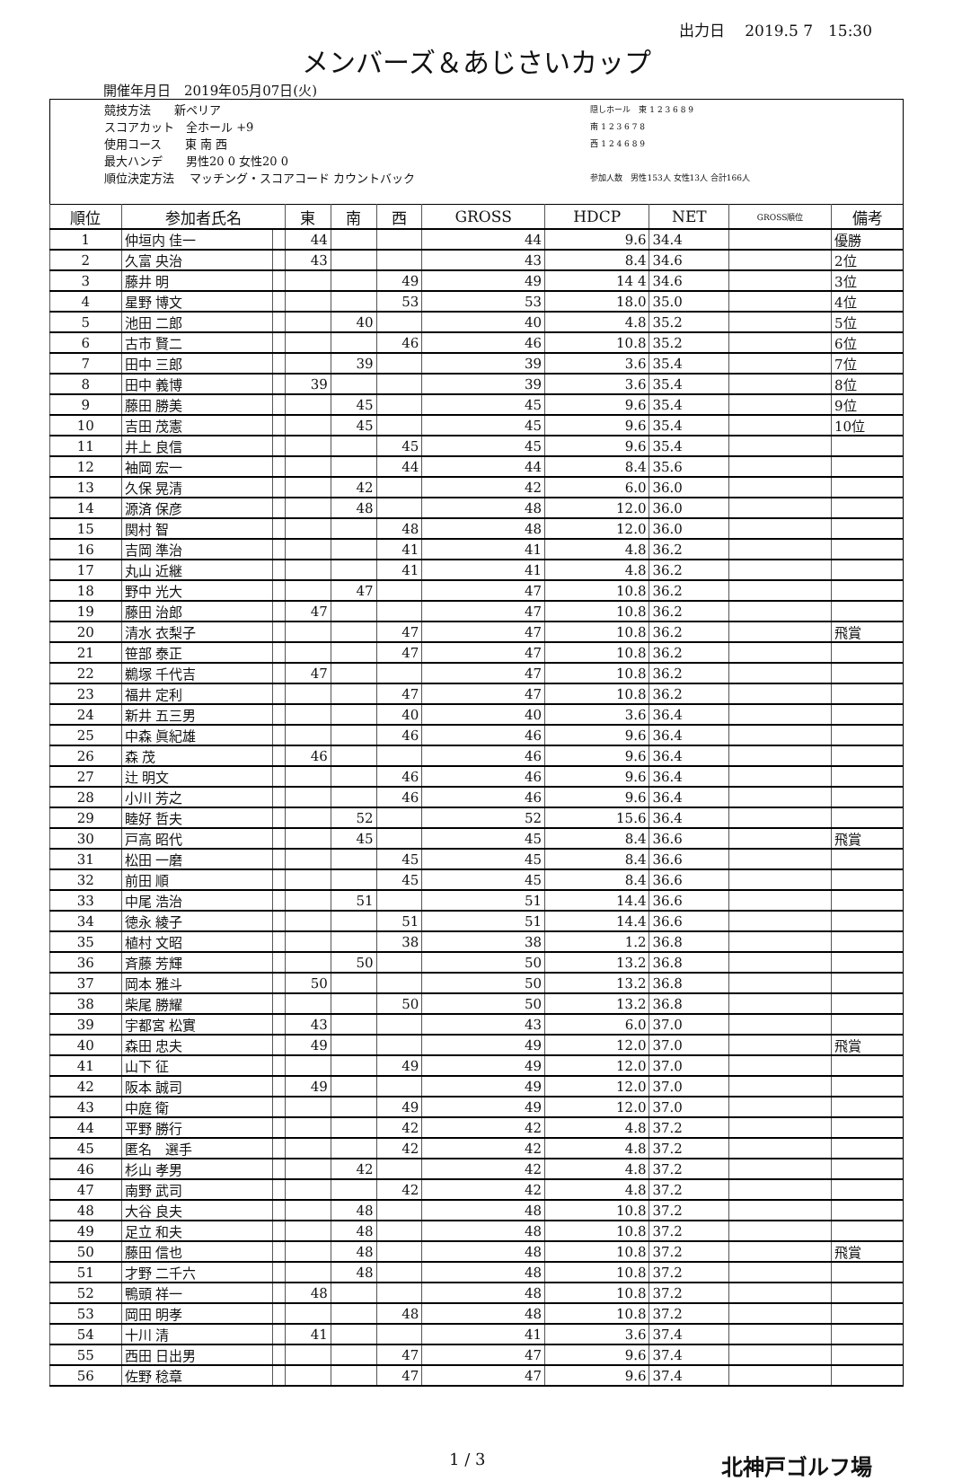出力日　 2019.5 7　15:30
メンバーズ＆あじさいカップ
開催年月日　2019年05月07日(火)
競技方法　　新ペリア
スコアカット　全ホール +9
使用コース　　東 南 西
最大ハンデ　　男性20 0 女性20 0
順位決定方法　 マッチング・スコアコード カウントバック
隠しホール　東 1 2 3 6 8 9
南 1 2 3 6 7 8
西 1 2 4 6 8 9
参加人数　男性153人 女性13人 合計166人
| 順位 | 参加者氏名 | | 東 | 南 | 西 | GROSS | HDCP | NET | GROSS順位 | 備考 |
| --- | --- | --- | --- | --- | --- | --- | --- | --- | --- | --- |
| 1 | 仲垣内 佳一 | | 44 | | | 44 | 9.6 | 34.4 | | 優勝 |
| 2 | 久富 央治 | | 43 | | | 43 | 8.4 | 34.6 | | 2位 |
| 3 | 藤井 明 | | | | 49 | 49 | 14 4 | 34.6 | | 3位 |
| 4 | 星野 博文 | | | | 53 | 53 | 18.0 | 35.0 | | 4位 |
| 5 | 池田 二郎 | | | 40 | | 40 | 4.8 | 35.2 | | 5位 |
| 6 | 古市 賢二 | | | | 46 | 46 | 10.8 | 35.2 | | 6位 |
| 7 | 田中 三郎 | | | 39 | | 39 | 3.6 | 35.4 | | 7位 |
| 8 | 田中 義博 | | 39 | | | 39 | 3.6 | 35.4 | | 8位 |
| 9 | 藤田 勝美 | | | 45 | | 45 | 9.6 | 35.4 | | 9位 |
| 10 | 吉田 茂憲 | | | 45 | | 45 | 9.6 | 35.4 | | 10位 |
| 11 | 井上 良信 | | | | 45 | 45 | 9.6 | 35.4 | | |
| 12 | 袖岡 宏一 | | | | 44 | 44 | 8.4 | 35.6 | | |
| 13 | 久保 晃清 | | | 42 | | 42 | 6.0 | 36.0 | | |
| 14 | 源済 保彦 | | | 48 | | 48 | 12.0 | 36.0 | | |
| 15 | 関村 智 | | | | 48 | 48 | 12.0 | 36.0 | | |
| 16 | 吉岡 準治 | | | | 41 | 41 | 4.8 | 36.2 | | |
| 17 | 丸山 近継 | | | | 41 | 41 | 4.8 | 36.2 | | |
| 18 | 野中 光大 | | | 47 | | 47 | 10.8 | 36.2 | | |
| 19 | 藤田 治郎 | | 47 | | | 47 | 10.8 | 36.2 | | |
| 20 | 清水 衣梨子 | | | | 47 | 47 | 10.8 | 36.2 | | 飛賞 |
| 21 | 笹部 泰正 | | | | 47 | 47 | 10.8 | 36.2 | | |
| 22 | 鵜塚 千代吉 | | 47 | | | 47 | 10.8 | 36.2 | | |
| 23 | 福井 定利 | | | | 47 | 47 | 10.8 | 36.2 | | |
| 24 | 新井 五三男 | | | | 40 | 40 | 3.6 | 36.4 | | |
| 25 | 中森 眞紀雄 | | | | 46 | 46 | 9.6 | 36.4 | | |
| 26 | 森 茂 | | 46 | | | 46 | 9.6 | 36.4 | | |
| 27 | 辻 明文 | | | | 46 | 46 | 9.6 | 36.4 | | |
| 28 | 小川 芳之 | | | | 46 | 46 | 9.6 | 36.4 | | |
| 29 | 睦好 哲夫 | | | 52 | | 52 | 15.6 | 36.4 | | |
| 30 | 戸高 昭代 | | | 45 | | 45 | 8.4 | 36.6 | | 飛賞 |
| 31 | 松田 一磨 | | | | 45 | 45 | 8.4 | 36.6 | | |
| 32 | 前田 順 | | | | 45 | 45 | 8.4 | 36.6 | | |
| 33 | 中尾 浩治 | | | 51 | | 51 | 14.4 | 36.6 | | |
| 34 | 徳永 綾子 | | | | 51 | 51 | 14.4 | 36.6 | | |
| 35 | 植村 文昭 | | | | 38 | 38 | 1.2 | 36.8 | | |
| 36 | 斉藤 芳輝 | | | 50 | | 50 | 13.2 | 36.8 | | |
| 37 | 岡本 雅斗 | | 50 | | | 50 | 13.2 | 36.8 | | |
| 38 | 柴尾 勝耀 | | | | 50 | 50 | 13.2 | 36.8 | | |
| 39 | 宇都宮 松實 | | 43 | | | 43 | 6.0 | 37.0 | | |
| 40 | 森田 忠夫 | | 49 | | | 49 | 12.0 | 37.0 | | 飛賞 |
| 41 | 山下 征 | | | | 49 | 49 | 12.0 | 37.0 | | |
| 42 | 阪本 誠司 | | 49 | | | 49 | 12.0 | 37.0 | | |
| 43 | 中庭 衛 | | | | 49 | 49 | 12.0 | 37.0 | | |
| 44 | 平野 勝行 | | | | 42 | 42 | 4.8 | 37.2 | | |
| 45 | 匿名 選手 | | | | 42 | 42 | 4.8 | 37.2 | | |
| 46 | 杉山 孝男 | | | 42 | | 42 | 4.8 | 37.2 | | |
| 47 | 南野 武司 | | | | 42 | 42 | 4.8 | 37.2 | | |
| 48 | 大谷 良夫 | | | 48 | | 48 | 10.8 | 37.2 | | |
| 49 | 足立 和夫 | | | 48 | | 48 | 10.8 | 37.2 | | |
| 50 | 藤田 信也 | | | 48 | | 48 | 10.8 | 37.2 | | 飛賞 |
| 51 | 才野 二千六 | | | 48 | | 48 | 10.8 | 37.2 | | |
| 52 | 鴨頭 祥一 | | 48 | | | 48 | 10.8 | 37.2 | | |
| 53 | 岡田 明孝 | | | | 48 | 48 | 10.8 | 37.2 | | |
| 54 | 十川 清 | | 41 | | | 41 | 3.6 | 37.4 | | |
| 55 | 西田 日出男 | | | | 47 | 47 | 9.6 | 37.4 | | |
| 56 | 佐野 稔章 | | | | 47 | 47 | 9.6 | 37.4 | | |
1 / 3 北神戸ゴルフ場